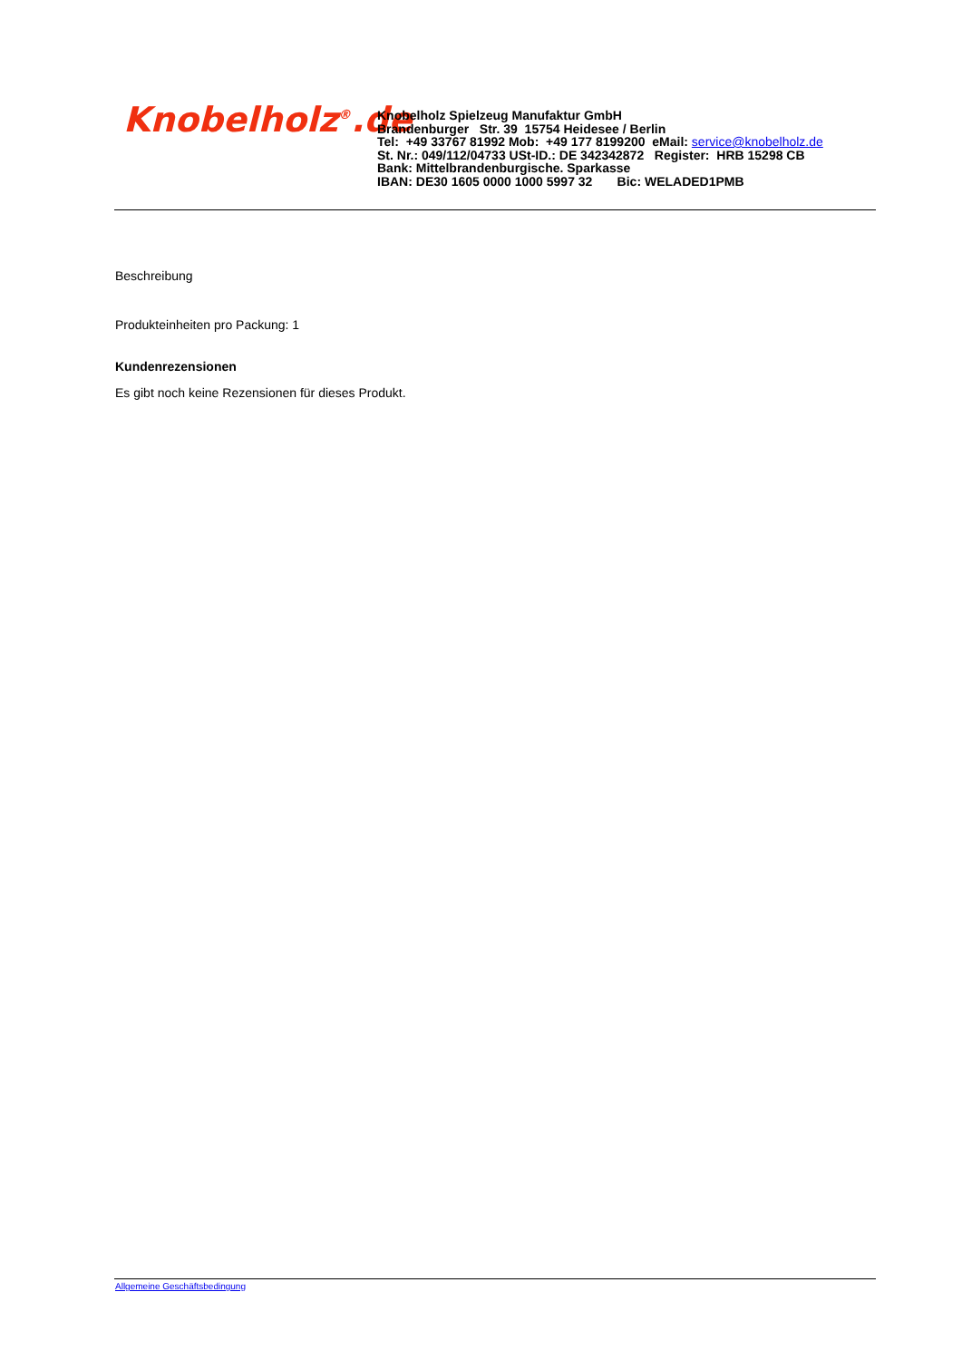Knobelholz<sup>®</sup>.de
Knobelholz Spielzeug Manufaktur GmbH
Brandenburger Str. 39 15754 Heidesee / Berlin
Tel: +49 33767 81992 Mob: +49 177 8199200 eMail: service@knobelholz.de
St. Nr.: 049/112/04733 USt-ID.: DE 342342872 Register: HRB 15298 CB
Bank: Mittelbrandenburgische. Sparkasse
IBAN: DE30 1605 0000 1000 5997 32 Bic: WELADED1PMB
Beschreibung
Produkteinheiten pro Packung: 1
Kundenrezensionen
Es gibt noch keine Rezensionen für dieses Produkt.
Allgemeine Geschäftsbedingung